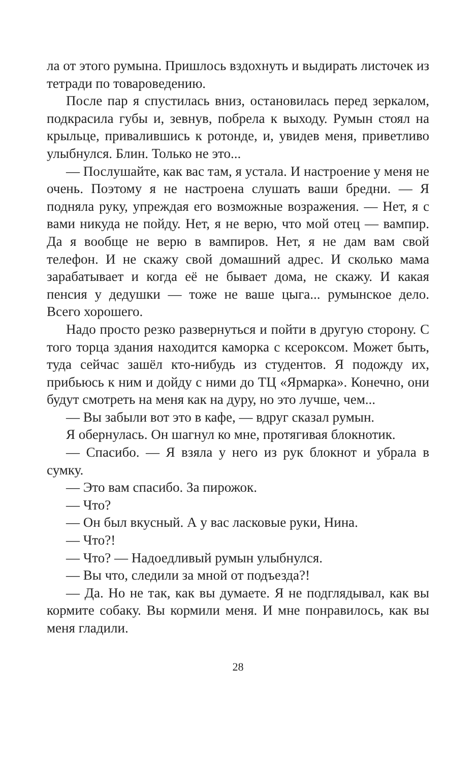ла от этого румына. Пришлось вздохнуть и выдирать листочек из тетради по товароведению.
После пар я спустилась вниз, остановилась перед зеркалом, подкрасила губы и, зевнув, побрела к выходу. Румын стоял на крыльце, привалившись к ротонде, и, увидев меня, приветливо улыбнулся. Блин. Только не это...
— Послушайте, как вас там, я устала. И настроение у меня не очень. Поэтому я не настроена слушать ваши бредни. — Я подняла руку, упреждая его возможные возражения. — Нет, я с вами никуда не пойду. Нет, я не верю, что мой отец — вампир. Да я вообще не верю в вампиров. Нет, я не дам вам свой телефон. И не скажу свой домашний адрес. И сколько мама зарабатывает и когда её не бывает дома, не скажу. И какая пенсия у дедушки — тоже не ваше цыга... румынское дело. Всего хорошего.
Надо просто резко развернуться и пойти в другую сторону. С того торца здания находится каморка с ксероксом. Может быть, туда сейчас зашёл кто-нибудь из студентов. Я подожду их, прибьюсь к ним и дойду с ними до ТЦ «Ярмарка». Конечно, они будут смотреть на меня как на дуру, но это лучше, чем...
— Вы забыли вот это в кафе, — вдруг сказал румын.
Я обернулась. Он шагнул ко мне, протягивая блокнотик.
— Спасибо. — Я взяла у него из рук блокнот и убрала в сумку.
— Это вам спасибо. За пирожок.
— Что?
— Он был вкусный. А у вас ласковые руки, Нина.
— Что?!
— Что? — Надоедливый румын улыбнулся.
— Вы что, следили за мной от подъезда?!
— Да. Но не так, как вы думаете. Я не подглядывал, как вы кормите собаку. Вы кормили меня. И мне понравилось, как вы меня гладили.
28